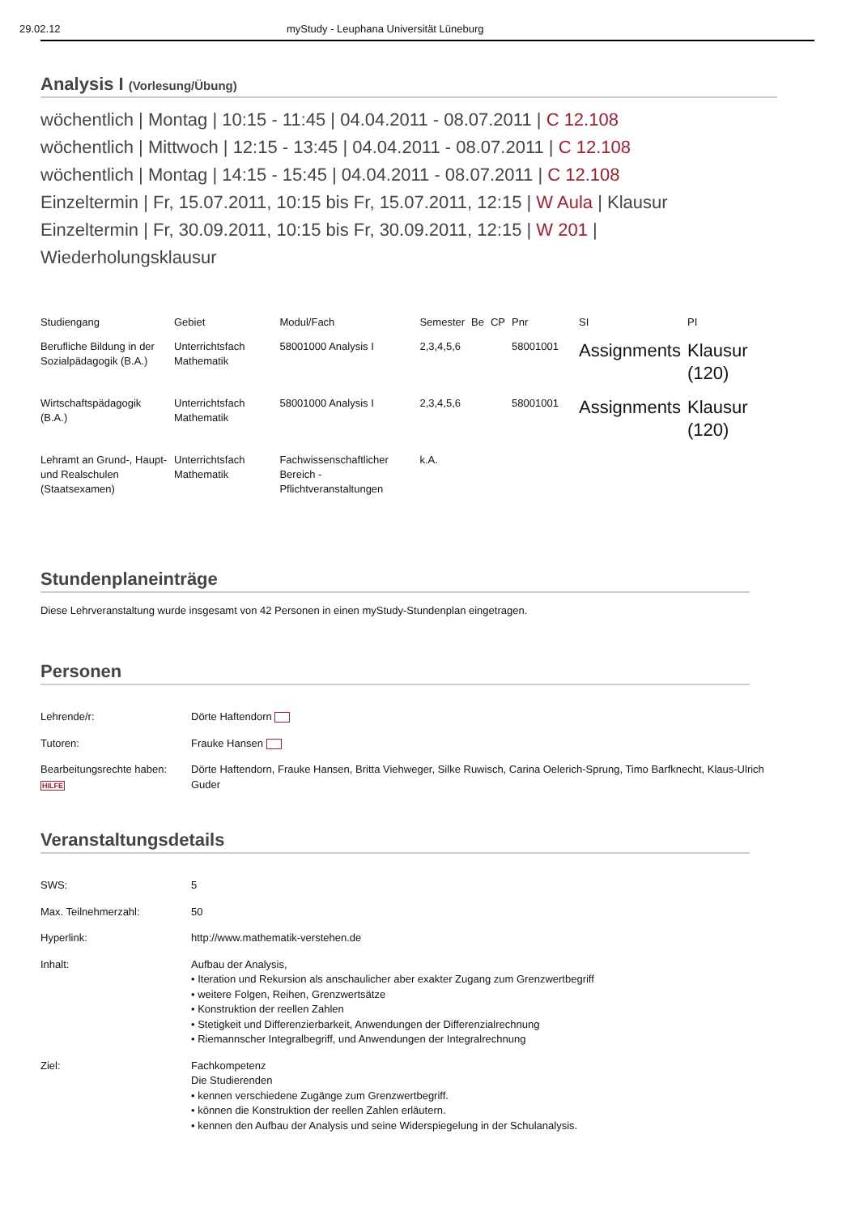29.02.12 myStudy - Leuphana Universität Lüneburg
Analysis I (Vorlesung/Übung)
wöchentlich | Montag | 10:15 - 11:45 | 04.04.2011 - 08.07.2011 | C 12.108
wöchentlich | Mittwoch | 12:15 - 13:45 | 04.04.2011 - 08.07.2011 | C 12.108
wöchentlich | Montag | 14:15 - 15:45 | 04.04.2011 - 08.07.2011 | C 12.108
Einzeltermin | Fr, 15.07.2011, 10:15 bis Fr, 15.07.2011, 12:15 | W Aula | Klausur
Einzeltermin | Fr, 30.09.2011, 10:15 bis Fr, 30.09.2011, 12:15 | W 201 | Wiederholungsklausur
| Studiengang | Gebiet | Modul/Fach | Semester | Be | CP | Pnr | SI | PI |
| --- | --- | --- | --- | --- | --- | --- | --- | --- |
| Berufliche Bildung in der Sozialpädagogik (B.A.) | Unterrichtsfach Mathematik | 58001000 Analysis I | 2,3,4,5,6 | | | 58001001 | Assignments | Klausur (120) |
| Wirtschaftspädagogik (B.A.) | Unterrichtsfach Mathematik | 58001000 Analysis I | 2,3,4,5,6 | | | 58001001 | Assignments | Klausur (120) |
| Lehramt an Grund-, Haupt- und Realschulen (Staatsexamen) | Unterrichtsfach Mathematik | Fachwissenschaftlicher Bereich - Pflichtveranstaltungen | k.A. | | | | | |
Stundenplaneinträge
Diese Lehrveranstaltung wurde insgesamt von 42 Personen in einen myStudy-Stundenplan eingetragen.
Personen
Lehrende/r: Dörte Haftendorn
Tutoren: Frauke Hansen
Bearbeitungsrechte haben: HILFE
Dörte Haftendorn, Frauke Hansen, Britta Viehweger, Silke Ruwisch, Carina Oelerich-Sprung, Timo Barfknecht, Klaus-Ulrich Guder
Veranstaltungsdetails
SWS: 5
Max. Teilnehmerzahl: 50
Hyperlink: http://www.mathematik-verstehen.de
Inhalt: Aufbau der Analysis,
• Iteration und Rekursion als anschaulicher aber exakter Zugang zum Grenzwertbegriff
• weitere Folgen, Reihen, Grenzwertsätze
• Konstruktion der reellen Zahlen
• Stetigkeit und Differenzierbarkeit, Anwendungen der Differenzialrechnung
• Riemannscher Integralbegriff, und Anwendungen der Integralrechnung
Ziel: Fachkompetenz
Die Studierenden
• kennen verschiedene Zugänge zum Grenzwertbegriff.
• können die Konstruktion der reellen Zahlen erläutern.
• kennen den Aufbau der Analysis und seine Widerspiegelung in der Schulanalysis.